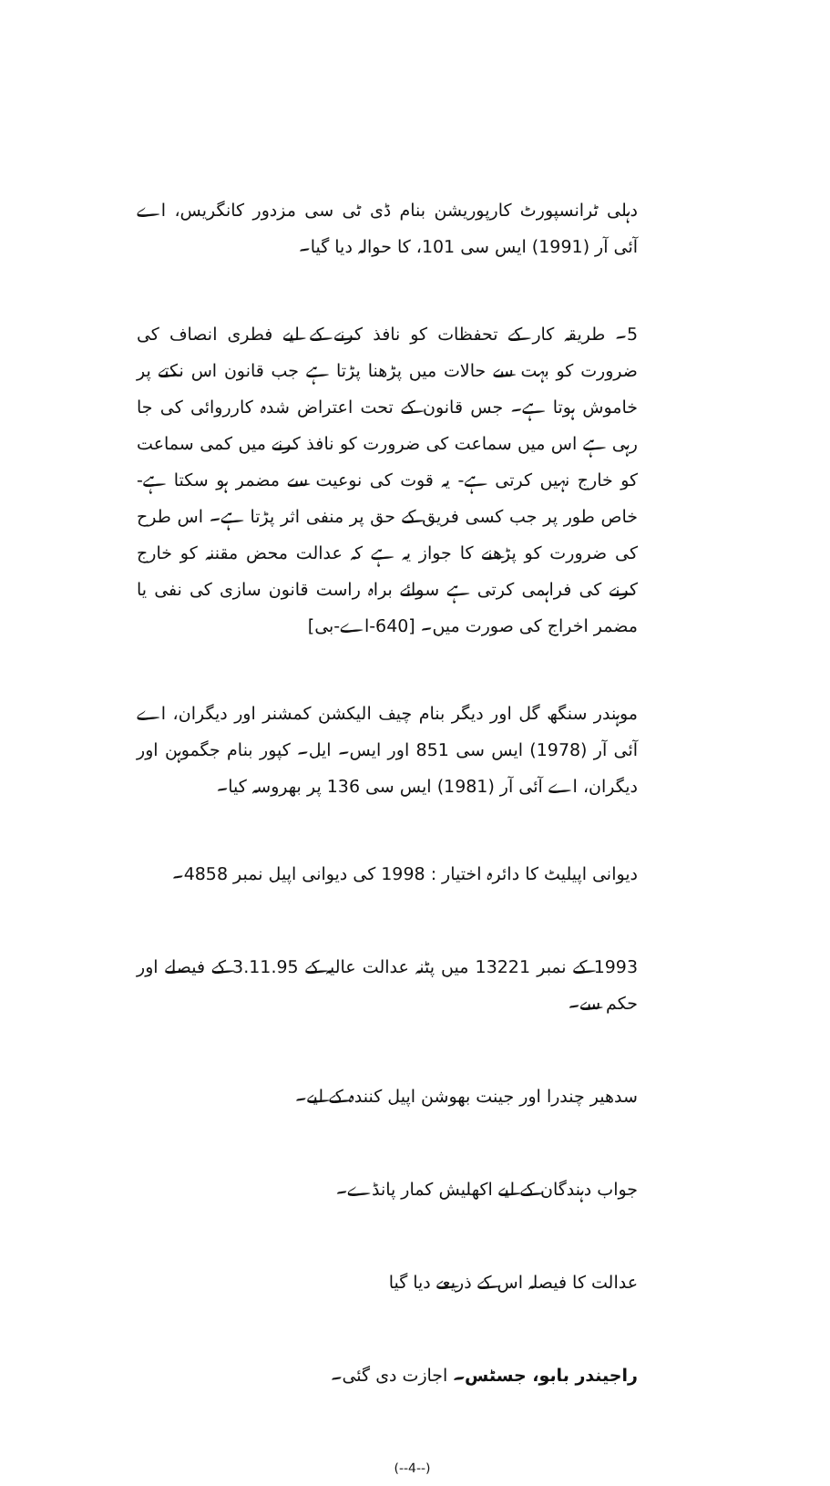دہلی ٹرانسپورٹ کارپوریشن بنام ڈی ٹی سی مزدور کانگریس، اے آئی آر (1991) ایس سی 101، کا حوالہ دیا گیا۔
5۔ طریقہ کار کے تحفظات کو نافذ کرنے کے لیے فطری انصاف کی ضرورت کو بہت سے حالات میں پڑھنا پڑتا ہے جب قانون اس نکتے پر خاموش ہوتا ہے۔ جس قانون کے تحت اعتراض شدہ کارروائی کی جا رہی ہے اس میں سماعت کی ضرورت کو نافذ کرنے میں کمی سماعت کو خارج نہیں کرتی ہے- یہ قوت کی نوعیت سے مضمر ہو سکتا ہے- خاص طور پر جب کسی فریق کے حق پر منفی اثر پڑتا ہے۔ اس طرح کی ضرورت کو پڑھنے کا جواز یہ ہے کہ عدالت محض مقننہ کو خارج کرنے کی فراہمی کرتی ہے سوائے براہ راست قانون سازی کی نفی یا مضمر اخراج کی صورت میں۔ [640-اے-بی]
موہندر سنگھ گل اور دیگر بنام چیف الیکشن کمشنر اور دیگران، اے آئی آر (1978) ایس سی 851 اور ایس۔ ایل۔ کپور بنام جگموہن اور دیگران، اے آئی آر (1981) ایس سی 136 پر بھروسہ کیا۔
دیوانی اپیلیٹ کا دائرہ اختیار : 1998 کی دیوانی اپیل نمبر 4858۔
1993 کے نمبر 13221 میں پٹنہ عدالت عالیہ کے 3.11.95 کے فیصلے اور حکم سے۔
سدھیر چندرا اور جینت بھوشن اپیل کنندہ کے لیے۔
جواب دہندگان کے لیے اکھلیش کمار پانڈے۔
عدالت کا فیصلہ اس کے ذریعے دیا گیا
راجیندر بابو، جسٹس۔ اجازت دی گئی۔
(--4--)